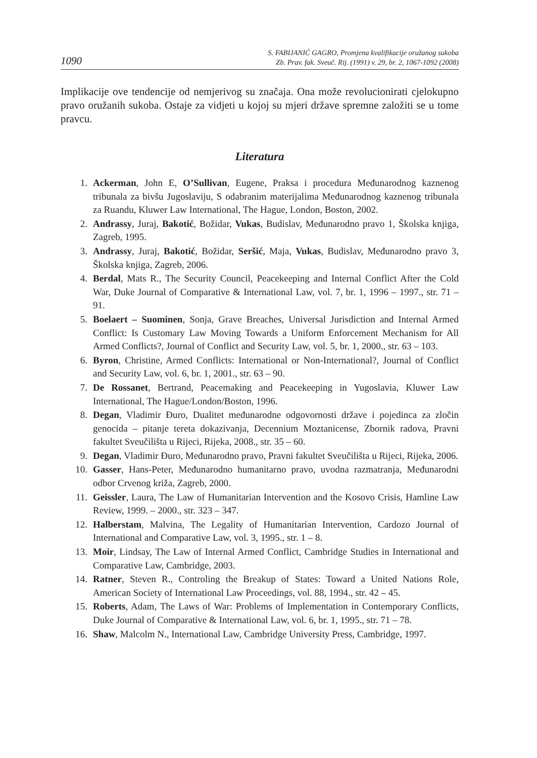1090 S. FABIJANIĆ GAGRO, Promjena kvalifikacije oružanog sukoba
Zb. Prav. fak. Sveuč. Rij. (1991) v. 29, br. 2, 1067-1092 (2008)
Implikacije ove tendencije od nemjerivog su značaja. Ona može revolucionirati cjelokupno pravo oružanih sukoba. Ostaje za vidjeti u kojoj su mjeri države spremne založiti se u tome pravcu.
Literatura
1. Ackerman, John E, O’Sullivan, Eugene, Praksa i procedura Međunarodnog kaznenog tribunala za bivšu Jugoslaviju, S odabranim materijalima Međunarodnog kaznenog tribunala za Ruandu, Kluwer Law International, The Hague, London, Boston, 2002.
2. Andrassy, Juraj, Bakotić, Božidar, Vukas, Budislav, Međunarodno pravo 1, Školska knjiga, Zagreb, 1995.
3. Andrassy, Juraj, Bakotić, Božidar, Seršić, Maja, Vukas, Budislav, Međunarodno pravo 3, Školska knjiga, Zagreb, 2006.
4. Berdal, Mats R., The Security Council, Peacekeeping and Internal Conflict After the Cold War, Duke Journal of Comparative & International Law, vol. 7, br. 1, 1996 – 1997., str. 71 – 91.
5. Boelaert – Suominen, Sonja, Grave Breaches, Universal Jurisdiction and Internal Armed Conflict: Is Customary Law Moving Towards a Uniform Enforcement Mechanism for All Armed Conflicts?, Journal of Conflict and Security Law, vol. 5, br. 1, 2000., str. 63 – 103.
6. Byron, Christine, Armed Conflicts: International or Non-International?, Journal of Conflict and Security Law, vol. 6, br. 1, 2001., str. 63 – 90.
7. De Rossanet, Bertrand, Peacemaking and Peacekeeping in Yugoslavia, Kluwer Law International, The Hague/London/Boston, 1996.
8. Degan, Vladimir Đuro, Dualitet međunarodne odgovornosti države i pojedinca za zločin genocida – pitanje tereta dokazivanja, Decennium Moztanicense, Zbornik radova, Pravni fakultet Sveučilišta u Rijeci, Rijeka, 2008., str. 35 – 60.
9. Degan, Vladimir Đuro, Međunarodno pravo, Pravni fakultet Sveučilišta u Rijeci, Rijeka, 2006.
10. Gasser, Hans-Peter, Međunarodno humanitarno pravo, uvodna razmatranja, Međunarodni odbor Crvenog križa, Zagreb, 2000.
11. Geissler, Laura, The Law of Humanitarian Intervention and the Kosovo Crisis, Hamline Law Review, 1999. – 2000., str. 323 – 347.
12. Halberstam, Malvina, The Legality of Humanitarian Intervention, Cardozo Journal of International and Comparative Law, vol. 3, 1995., str. 1 – 8.
13. Moir, Lindsay, The Law of Internal Armed Conflict, Cambridge Studies in International and Comparative Law, Cambridge, 2003.
14. Ratner, Steven R., Controling the Breakup of States: Toward a United Nations Role, American Society of International Law Proceedings, vol. 88, 1994., str. 42 – 45.
15. Roberts, Adam, The Laws of War: Problems of Implementation in Contemporary Conflicts, Duke Journal of Comparative & International Law, vol. 6, br. 1, 1995., str. 71 – 78.
16. Shaw, Malcolm N., International Law, Cambridge University Press, Cambridge, 1997.